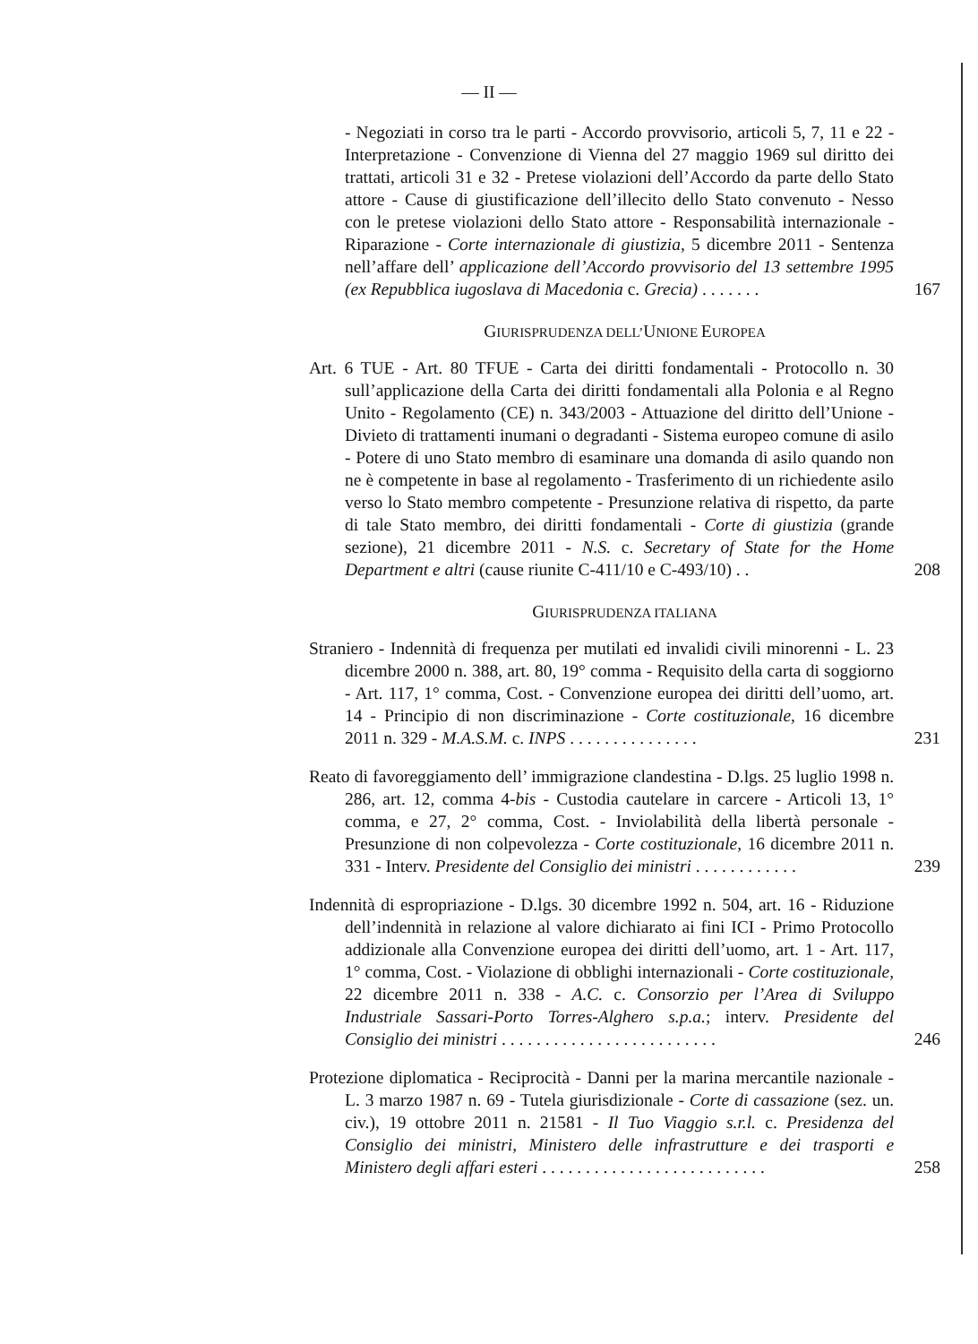— II —
- Negoziati in corso tra le parti - Accordo provvisorio, articoli 5, 7, 11 e 22 - Interpretazione - Convenzione di Vienna del 27 maggio 1969 sul diritto dei trattati, articoli 31 e 32 - Pretese violazioni dell’Accordo da parte dello Stato attore - Cause di giustificazione dell’illecito dello Stato convenuto - Nesso con le pretese violazioni dello Stato attore - Responsabilità internazionale - Riparazione - Corte internazionale di giustizia, 5 dicembre 2011 - Sentenza nell’affare dell’ applicazione dell’Accordo provvisorio del 13 settembre 1995 (ex Repubblica iugoslava di Macedonia c. Grecia) . . . . . . .
167
GIURISPRUDENZA DELL’UNIONE EUROPEA
Art. 6 TUE - Art. 80 TFUE - Carta dei diritti fondamentali - Protocollo n. 30 sull’applicazione della Carta dei diritti fondamentali alla Polonia e al Regno Unito - Regolamento (CE) n. 343/2003 - Attuazione del diritto dell’Unione - Divieto di trattamenti inumani o degradanti - Sistema europeo comune di asilo - Potere di uno Stato membro di esaminare una domanda di asilo quando non ne è competente in base al regolamento - Trasferimento di un richiedente asilo verso lo Stato membro competente - Presunzione relativa di rispetto, da parte di tale Stato membro, dei diritti fondamentali - Corte di giustizia (grande sezione), 21 dicembre 2011 - N.S. c. Secretary of State for the Home Department e altri (cause riunite C-411/10 e C-493/10) . .
208
GIURISPRUDENZA ITALIANA
Straniero - Indennità di frequenza per mutilati ed invalidi civili minorenni - L. 23 dicembre 2000 n. 388, art. 80, 19° comma - Requisito della carta di soggiorno - Art. 117, 1° comma, Cost. - Convenzione europea dei diritti dell’uomo, art. 14 - Principio di non discriminazione - Corte costituzionale, 16 dicembre 2011 n. 329 - M.A.S.M. c. INPS . . . . . . . . . . . . . . .
231
Reato di favoreggiamento dell’ immigrazione clandestina - D.lgs. 25 luglio 1998 n. 286, art. 12, comma 4-bis - Custodia cautelare in carcere - Articoli 13, 1° comma, e 27, 2° comma, Cost. - Inviolabilità della libertà personale - Presunzione di non colpevolezza - Corte costituzionale, 16 dicembre 2011 n. 331 - Interv. Presidente del Consiglio dei ministri . . . . . . . . . . . .
239
Indennità di espropriazione - D.lgs. 30 dicembre 1992 n. 504, art. 16 - Riduzione dell’indennità in relazione al valore dichiarato ai fini ICI - Primo Protocollo addizionale alla Convenzione europea dei diritti dell’uomo, art. 1 - Art. 117, 1° comma, Cost. - Violazione di obblighi internazionali - Corte costituzionale, 22 dicembre 2011 n. 338 - A.C. c. Consorzio per l’Area di Sviluppo Industriale Sassari-Porto Torres-Alghero s.p.a.; interv. Presidente del Consiglio dei ministri . . . . . . . . . . . . . . . . . . . . . . . . .
246
Protezione diplomatica - Reciprocità - Danni per la marina mercantile nazionale - L. 3 marzo 1987 n. 69 - Tutela giurisdizionale - Corte di cassazione (sez. un. civ.), 19 ottobre 2011 n. 21581 - Il Tuo Viaggio s.r.l. c. Presidenza del Consiglio dei ministri, Ministero delle infrastrutture e dei trasporti e Ministero degli affari esteri . . . . . . . . . . . . . . . . . . . . . . . . . .
258